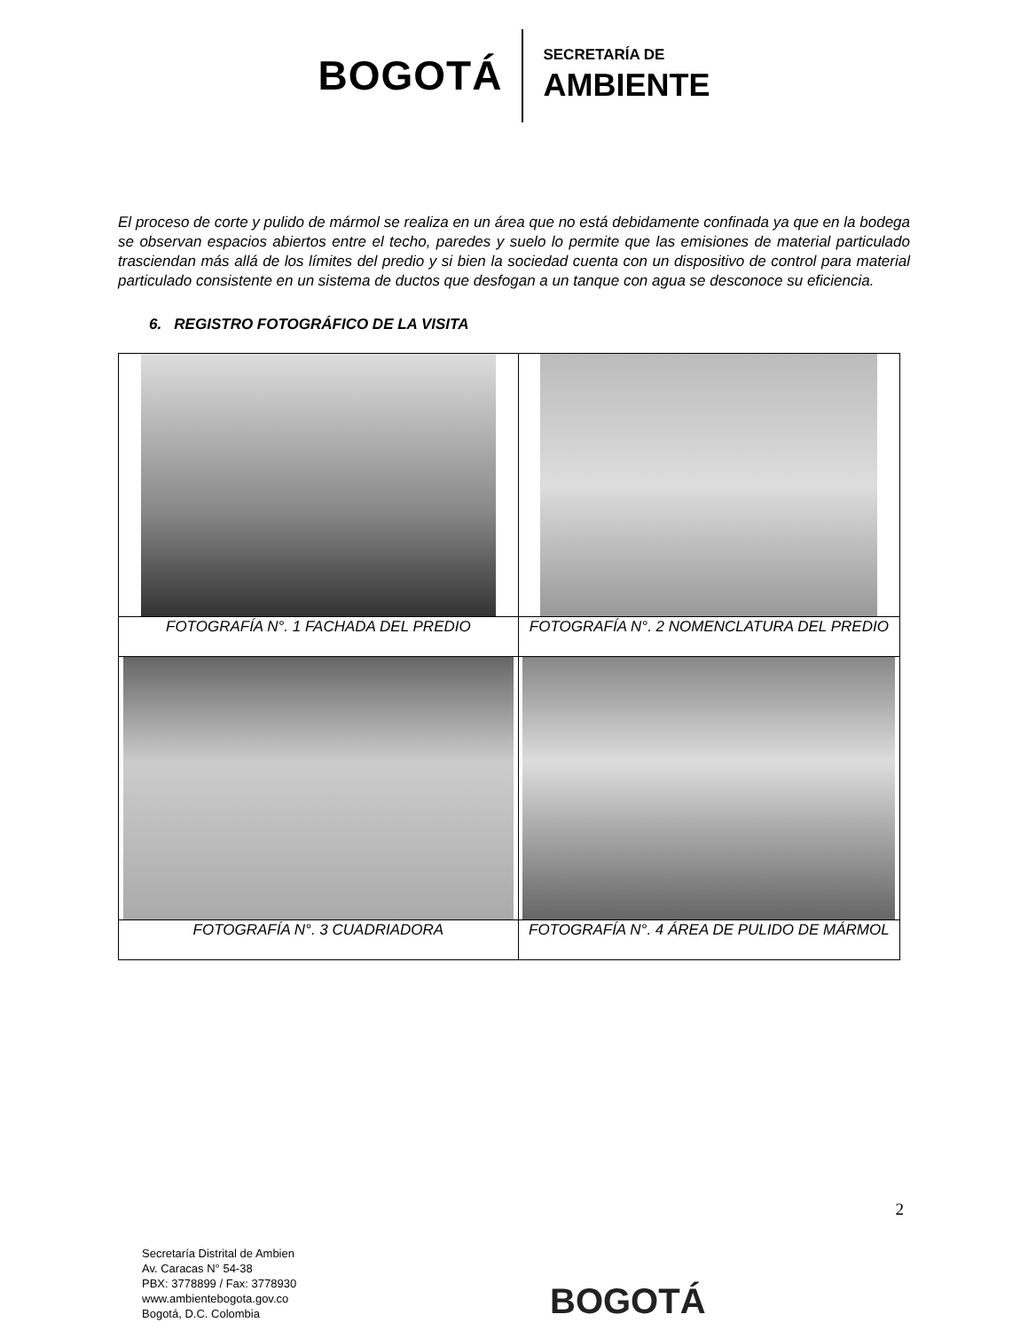BOGOTÁ
SECRETARÍA DE
AMBIENTE
El proceso de corte y pulido de mármol se realiza en un área que no está debidamente confinada ya que en la bodega se observan espacios abiertos entre el techo, paredes y suelo lo permite que las emisiones de material particulado trasciendan más allá de los límites del predio y si bien la sociedad cuenta con un dispositivo de control para material particulado consistente en un sistema de ductos que desfogan a un tanque con agua se desconoce su eficiencia.
6. REGISTRO FOTOGRÁFICO DE LA VISITA
| FOTOGRAFÍA N°. 1 FACHADA DEL PREDIO | FOTOGRAFÍA N°. 2 NOMENCLATURA DEL PREDIO |
| FOTOGRAFÍA N°. 3 CUADRIADORA | FOTOGRAFÍA N°. 4 ÁREA DE PULIDO DE MÁRMOL |
2
Secretaría Distrital de Ambien
Av. Caracas N° 54-38
PBX: 3778899 / Fax: 3778930
www.ambientebogota.gov.co
Bogotá, D.C. Colombia
BOGOTÁ